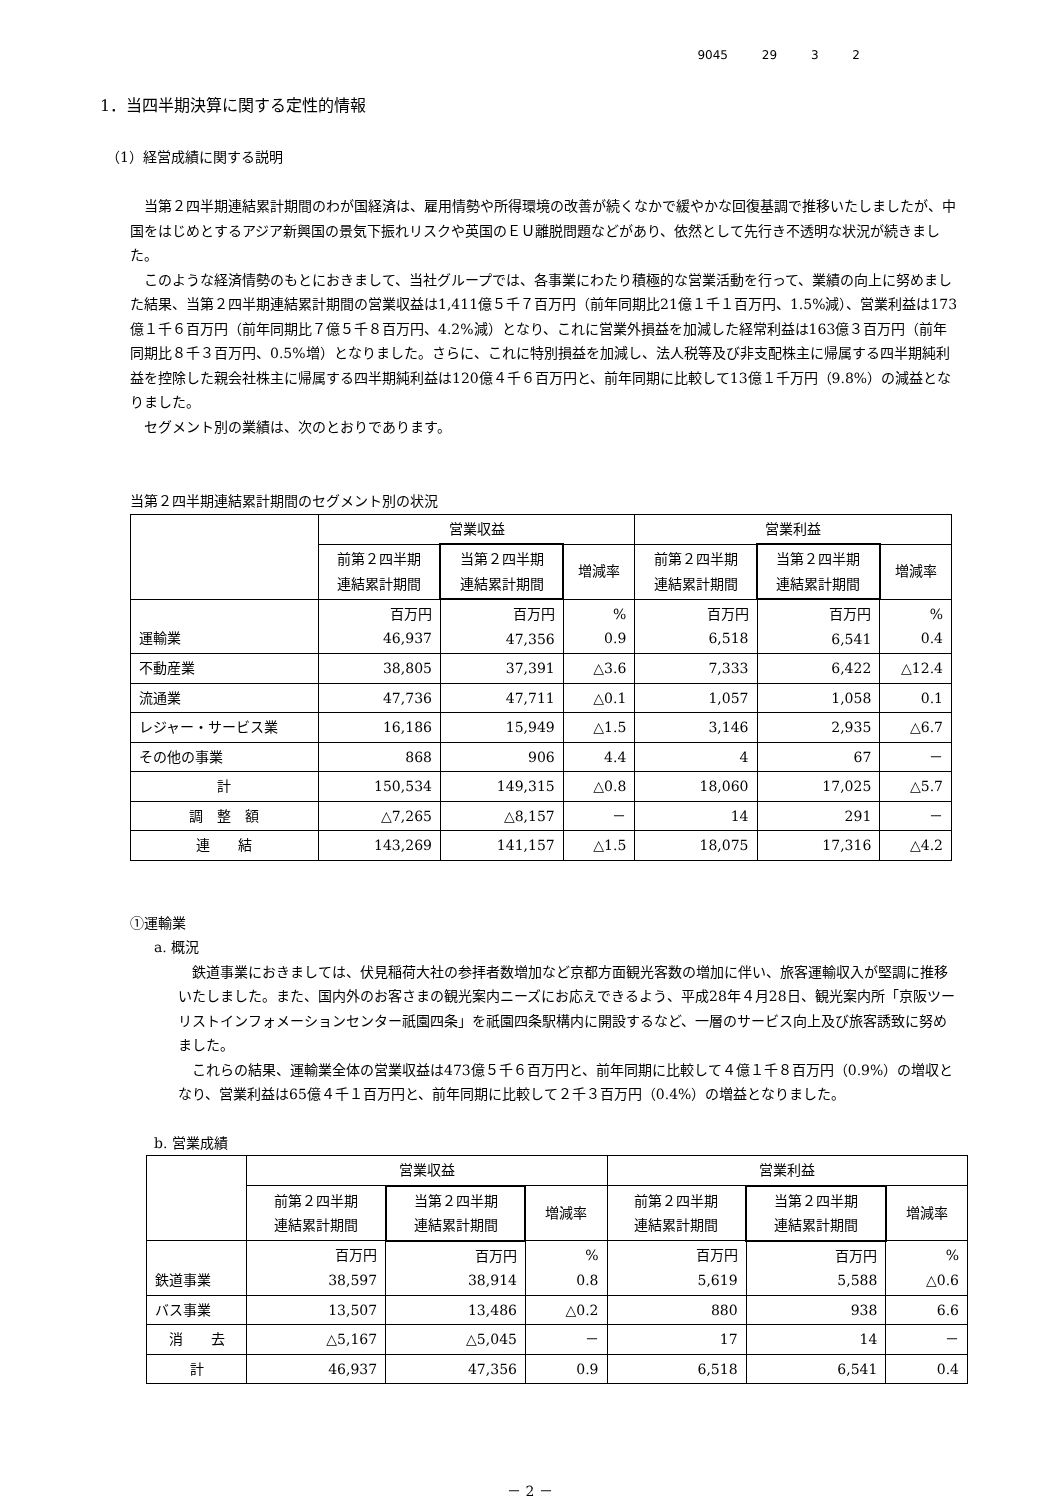9045 29 3 2
1．当四半期決算に関する定性的情報
（1）経営成績に関する説明
当第２四半期連結累計期間のわが国経済は、雇用情勢や所得環境の改善が続くなかで緩やかな回復基調で推移いたしましたが、中国をはじめとするアジア新興国の景気下振れリスクや英国のＥＵ離脱問題などがあり、依然として先行き不透明な状況が続きました。
このような経済情勢のもとにおきまして、当社グループでは、各事業にわたり積極的な営業活動を行って、業績の向上に努めました結果、当第２四半期連結累計期間の営業収益は1,411億５千７百万円（前年同期比21億１千１百万円、1.5%減）、営業利益は173億１千６百万円（前年同期比７億５千８百万円、4.2%減）となり、これに営業外損益を加減した経常利益は163億３百万円（前年同期比８千３百万円、0.5%増）となりました。さらに、これに特別損益を加減し、法人税等及び非支配株主に帰属する四半期純利益を控除した親会社株主に帰属する四半期純利益は120億４千６百万円と、前年同期に比較して13億１千万円（9.8%）の減益となりました。
セグメント別の業績は、次のとおりであります。
当第２四半期連結累計期間のセグメント別の状況
| | 営業収益 | | | 営業利益 | | |
| --- | --- | --- | --- | --- | --- | --- |
| | 前第２四半期 連結累計期間 | 当第２四半期 連結累計期間 | 増減率 | 前第２四半期 連結累計期間 | 当第２四半期 連結累計期間 | 増減率 |
| 運輸業 | 百万円 46,937 | 百万円 47,356 | % 0.9 | 百万円 6,518 | 百万円 6,541 | % 0.4 |
| 不動産業 | 38,805 | 37,391 | △3.6 | 7,333 | 6,422 | △12.4 |
| 流通業 | 47,736 | 47,711 | △0.1 | 1,057 | 1,058 | 0.1 |
| レジャー・サービス業 | 16,186 | 15,949 | △1.5 | 3,146 | 2,935 | △6.7 |
| その他の事業 | 868 | 906 | 4.4 | 4 | 67 | － |
| 計 | 150,534 | 149,315 | △0.8 | 18,060 | 17,025 | △5.7 |
| 調 整 額 | △7,265 | △8,157 | － | 14 | 291 | － |
| 連 結 | 143,269 | 141,157 | △1.5 | 18,075 | 17,316 | △4.2 |
①運輸業
a. 概況
鉄道事業におきましては、伏見稲荷大社の参拝者数増加など京都方面観光客数の増加に伴い、旅客運輸収入が堅調に推移いたしました。また、国内外のお客さまの観光案内ニーズにお応えできるよう、平成28年４月28日、観光案内所「京阪ツーリストインフォメーションセンター祇園四条」を祇園四条駅構内に開設するなど、一層のサービス向上及び旅客誘致に努めました。
これらの結果、運輸業全体の営業収益は473億５千６百万円と、前年同期に比較して４億１千８百万円（0.9%）の増収となり、営業利益は65億４千１百万円と、前年同期に比較して２千３百万円（0.4%）の増益となりました。
b. 営業成績
| | 営業収益 | | | 営業利益 | | |
| --- | --- | --- | --- | --- | --- | --- |
| | 前第２四半期 連結累計期間 | 当第２四半期 連結累計期間 | 増減率 | 前第２四半期 連結累計期間 | 当第２四半期 連結累計期間 | 増減率 |
| 鉄道事業 | 百万円 38,597 | 百万円 38,914 | % 0.8 | 百万円 5,619 | 百万円 5,588 | % △0.6 |
| バス事業 | 13,507 | 13,486 | △0.2 | 880 | 938 | 6.6 |
| 消 去 | △5,167 | △5,045 | － | 17 | 14 | － |
| 計 | 46,937 | 47,356 | 0.9 | 6,518 | 6,541 | 0.4 |
－ 2 －